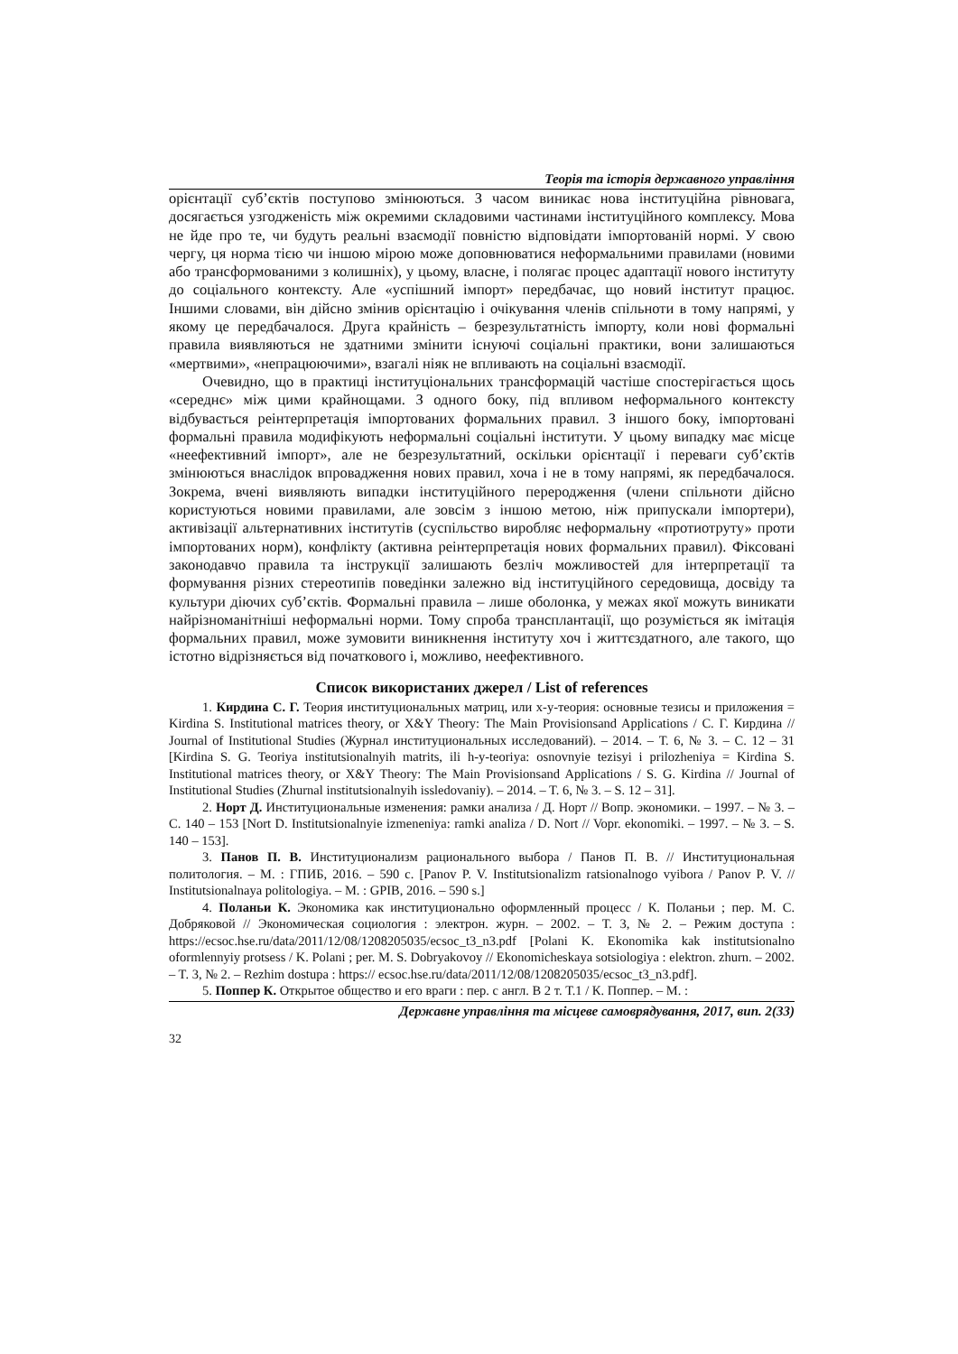Теорія та історія державного управління
орієнтації суб’єктів поступово змінюються. З часом виникає нова інституційна рівновага, досягається узгодженість між окремими складовими частинами інституційного комплексу. Мова не йде про те, чи будуть реальні взаємодії повністю відповідати імпортованій нормі. У свою чергу, ця норма тією чи іншою мірою може доповнюватися неформальними правилами (новими або трансформованими з колишніх), у цьому, власне, і полягає процес адаптації нового інституту до соціального контексту. Але «успішний імпорт» передбачає, що новий інститут працює. Іншими словами, він дійсно змінив орієнтацію і очікування членів спільноти в тому напрямі, у якому це передбачалося. Друга крайність – безрезультатність імпорту, коли нові формальні правила виявляються не здатними змінити існуючі соціальні практики, вони залишаються «мертвими», «непрацюючими», взагалі ніяк не впливають на соціальні взаємодії.
Очевидно, що в практиці інституціональних трансформацій частіше спостерігається щось «середнє» між цими крайнощами. З одного боку, під впливом неформального контексту відбувається реінтерпретація імпортованих формальних правил. З іншого боку, імпортовані формальні правила модифікують неформальні соціальні інститути. У цьому випадку має місце «неефективний імпорт», але не безрезультатний, оскільки орієнтації і переваги суб’єктів змінюються внаслідок впровадження нових правил, хоча і не в тому напрямі, як передбачалося. Зокрема, вчені виявляють випадки інституційного переродження (члени спільноти дійсно користуються новими правилами, але зовсім з іншою метою, ніж припускали імпортери), активізації альтернативних інститутів (суспільство виробляє неформальну «протиотруту» проти імпортованих норм), конфлікту (активна реінтерпретація нових формальних правил). Фіксовані законодавчо правила та інструкції залишають безліч можливостей для інтерпретації та формування різних стереотипів поведінки залежно від інституційного середовища, досвіду та культури діючих суб’єктів. Формальні правила – лише оболонка, у межах якої можуть виникати найрізноманітніші неформальні норми. Тому спроба трансплантації, що розуміється як імітація формальних правил, може зумовити виникнення інституту хоч і життєздатного, але такого, що істотно відрізняється від початкового і, можливо, неефективного.
Список використаних джерел / List of references
1. Кирдина С. Г. Теория институциональных матриц, или х-у-теория: основные тезисы и приложения = Kirdina S. Institutional matrices theory, or X&Y Theory: The Main Provisionsand Applications / С. Г. Кирдина // Journal of Institutional Studies (Журнал институциональных исследований). – 2014. – Т. 6, № 3. – С. 12 – 31 [Kirdina S. G. Teoriya institutsionalnyih matrits, ili h-y-teoriya: osnovnyie tezisyi i prilozheniya = Kirdina S. Institutional matrices theory, or X&Y Theory: The Main Provisionsand Applications / S. G. Kirdina // Journal of Institutional Studies (Zhurnal institutsionalnyih issledovaniy). – 2014. – T. 6, № 3. – S. 12 – 31].
2. Норт Д. Институциональные изменения: рамки анализа / Д. Норт // Вопр. экономики. – 1997. – № 3. – С. 140 – 153 [Nort D. Institutsionalnyie izmeneniya: ramki analiza / D. Nort // Vopr. ekonomiki. – 1997. – № 3. – S. 140 – 153].
3. Панов П. В. Институционализм рационального выбора / Панов П. В. // Институциональная политология. – М. : ГПИБ, 2016. – 590 с. [Panov P. V. Institutsionalizm ratsionalnogo vyibora / Panov P. V. // Institutsionalnaya politologiya. – M. : GPIB, 2016. – 590 s.]
4. Поланьи К. Экономика как институционально оформленный процесс / К. Поланьи ; пер. М. С. Добряковой // Экономическая социология : электрон. журн. – 2002. – Т. 3, № 2. – Режим доступа : https://ecsoc.hse.ru/data/2011/12/08/1208205035/ecsoc_t3_n3.pdf [Polani K. Ekonomika kak institutsionalno oformlennyiy protsess / K. Polani ; per. M. S. Dobryakovoy // Ekonomicheskaya sotsiologiya : elektron. zhurn. – 2002. – T. 3, № 2. – Rezhim dostupa : https:// ecsoc.hse.ru/data/2011/12/08/1208205035/ecsoc_t3_n3.pdf].
5. Поппер К. Открытое общество и его враги : пер. с англ. В 2 т. Т.1 / К. Поппер. – М. :
Державне управління та місцеве самоврядування, 2017, вип. 2(33)
32